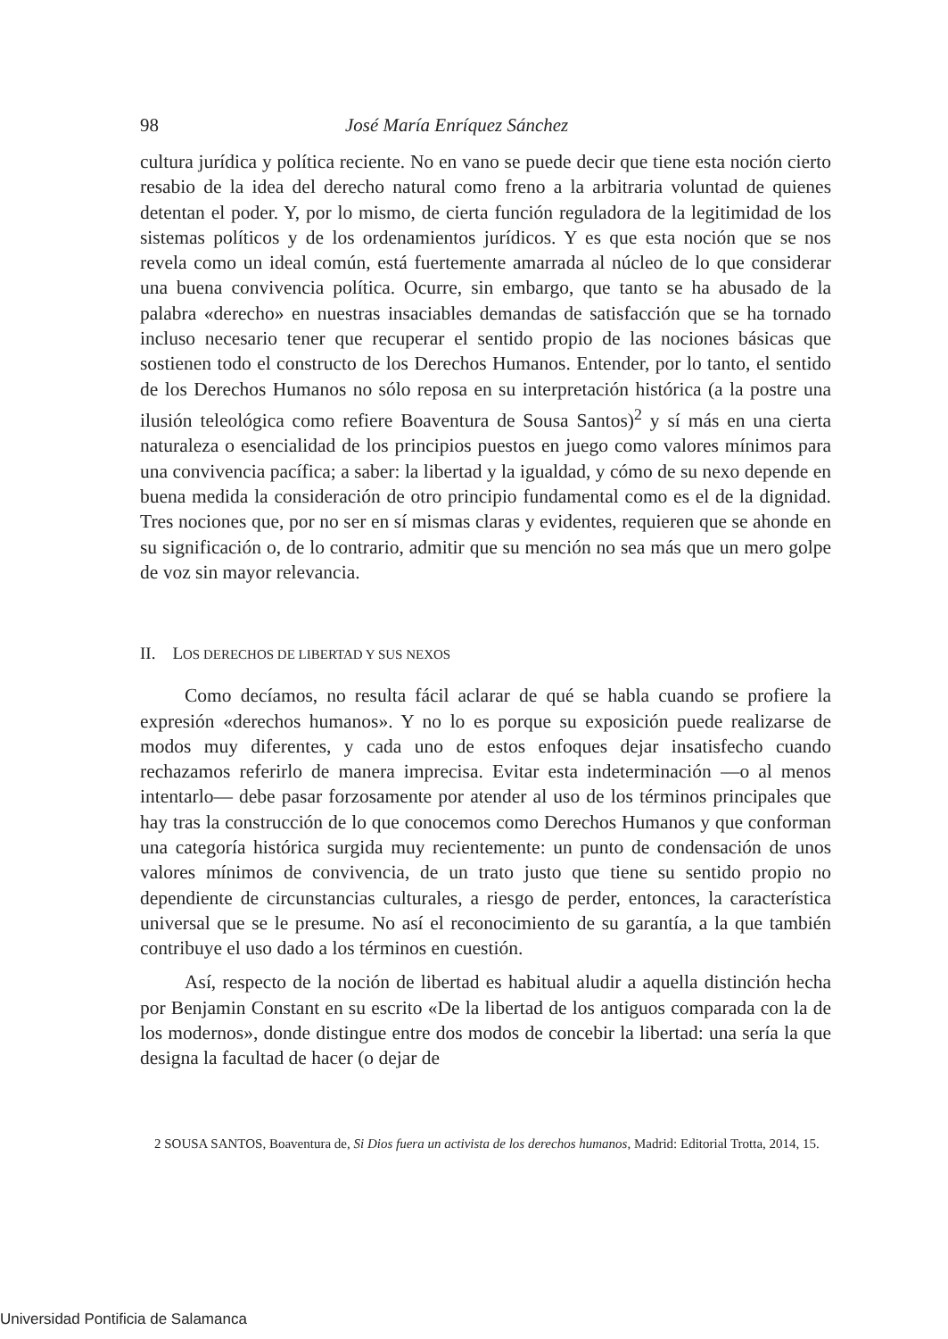98 José María Enríquez Sánchez
cultura jurídica y política reciente. No en vano se puede decir que tiene esta noción cierto resabio de la idea del derecho natural como freno a la arbitraria voluntad de quienes detentan el poder. Y, por lo mismo, de cierta función reguladora de la legitimidad de los sistemas políticos y de los ordenamientos jurídicos. Y es que esta noción que se nos revela como un ideal común, está fuertemente amarrada al núcleo de lo que considerar una buena convivencia política. Ocurre, sin embargo, que tanto se ha abusado de la palabra «derecho» en nuestras insaciables demandas de satisfacción que se ha tornado incluso necesario tener que recuperar el sentido propio de las nociones básicas que sostienen todo el constructo de los Derechos Humanos. Entender, por lo tanto, el sentido de los Derechos Humanos no sólo reposa en su interpretación histórica (a la postre una ilusión teleológica como refiere Boaventura de Sousa Santos)<sup>2</sup> y sí más en una cierta naturaleza o esencialidad de los principios puestos en juego como valores mínimos para una convivencia pacífica; a saber: la libertad y la igualdad, y cómo de su nexo depende en buena medida la consideración de otro principio fundamental como es el de la dignidad. Tres nociones que, por no ser en sí mismas claras y evidentes, requieren que se ahonde en su significación o, de lo contrario, admitir que su mención no sea más que un mero golpe de voz sin mayor relevancia.
II. LOS DERECHOS DE LIBERTAD Y SUS NEXOS
Como decíamos, no resulta fácil aclarar de qué se habla cuando se profiere la expresión «derechos humanos». Y no lo es porque su exposición puede realizarse de modos muy diferentes, y cada uno de estos enfoques dejar insatisfecho cuando rechazamos referirlo de manera imprecisa. Evitar esta indeterminación —o al menos intentarlo— debe pasar forzosamente por atender al uso de los términos principales que hay tras la construcción de lo que conocemos como Derechos Humanos y que conforman una categoría histórica surgida muy recientemente: un punto de condensación de unos valores mínimos de convivencia, de un trato justo que tiene su sentido propio no dependiente de circunstancias culturales, a riesgo de perder, entonces, la característica universal que se le presume. No así el reconocimiento de su garantía, a la que también contribuye el uso dado a los términos en cuestión.
Así, respecto de la noción de libertad es habitual aludir a aquella distinción hecha por Benjamin Constant en su escrito «De la libertad de los antiguos comparada con la de los modernos», donde distingue entre dos modos de concebir la libertad: una sería la que designa la facultad de hacer (o dejar de
2 SOUSA SANTOS, Boaventura de, Si Dios fuera un activista de los derechos humanos, Madrid: Editorial Trotta, 2014, 15.
Universidad Pontificia de Salamanca